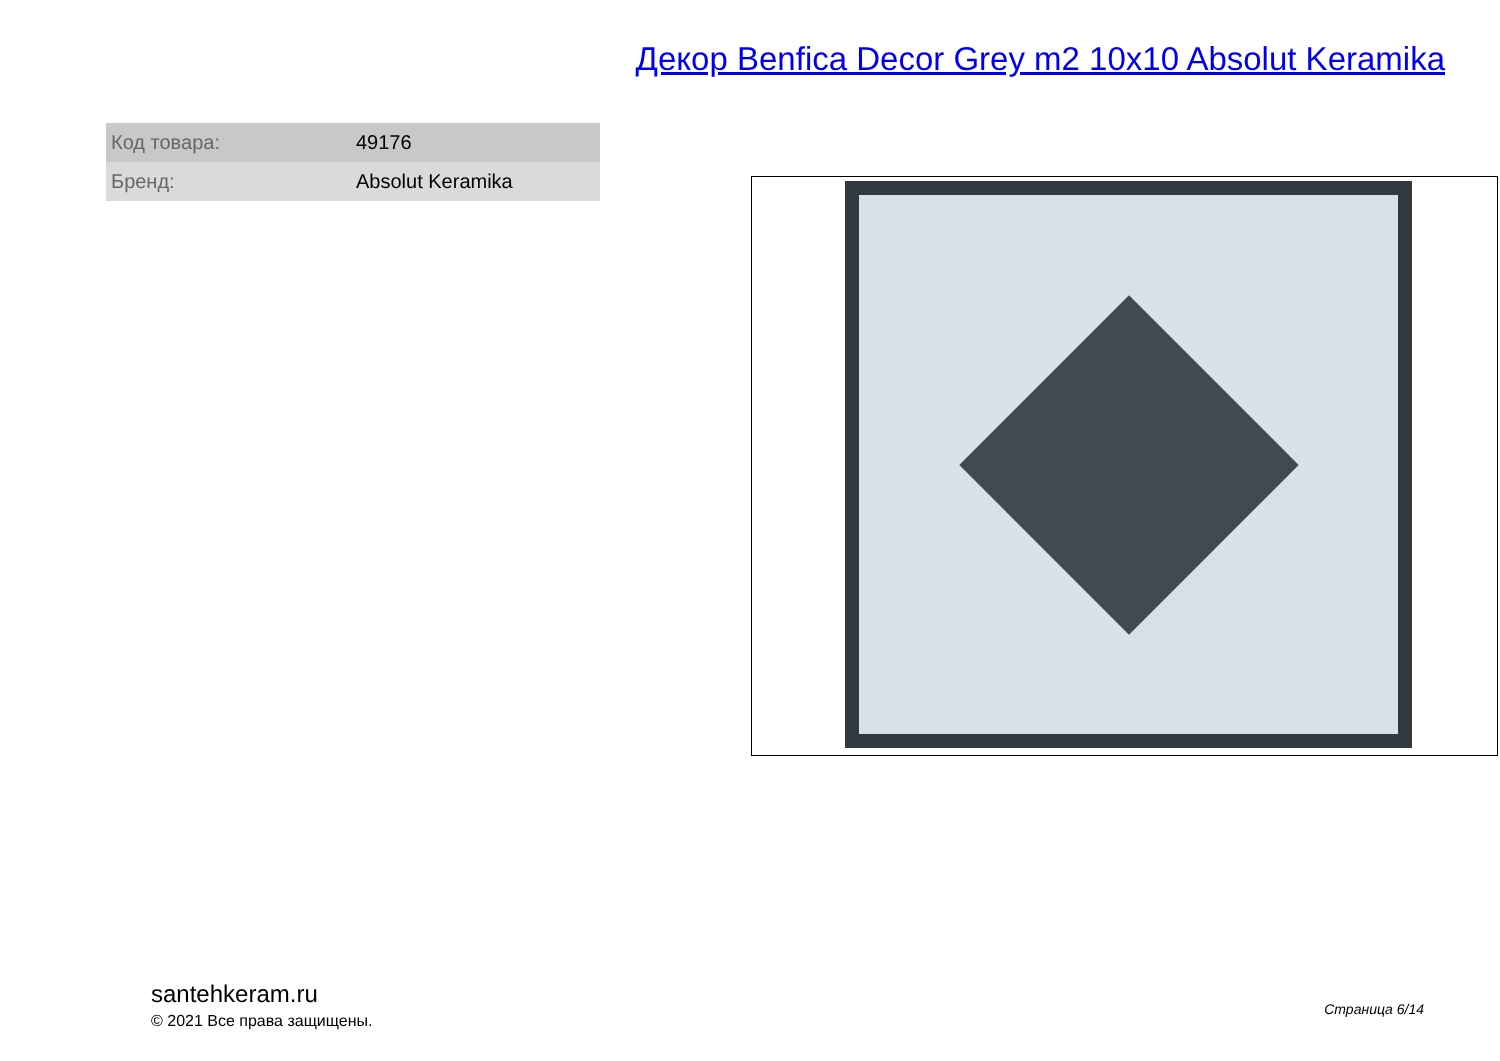Декор Benfica Decor Grey m2 10x10 Absolut Keramika
| Код товара: | 49176 |
| Бренд: | Absolut Keramika |
santehkeram.ru
© 2021 Все права защищены.
Страница 6/14